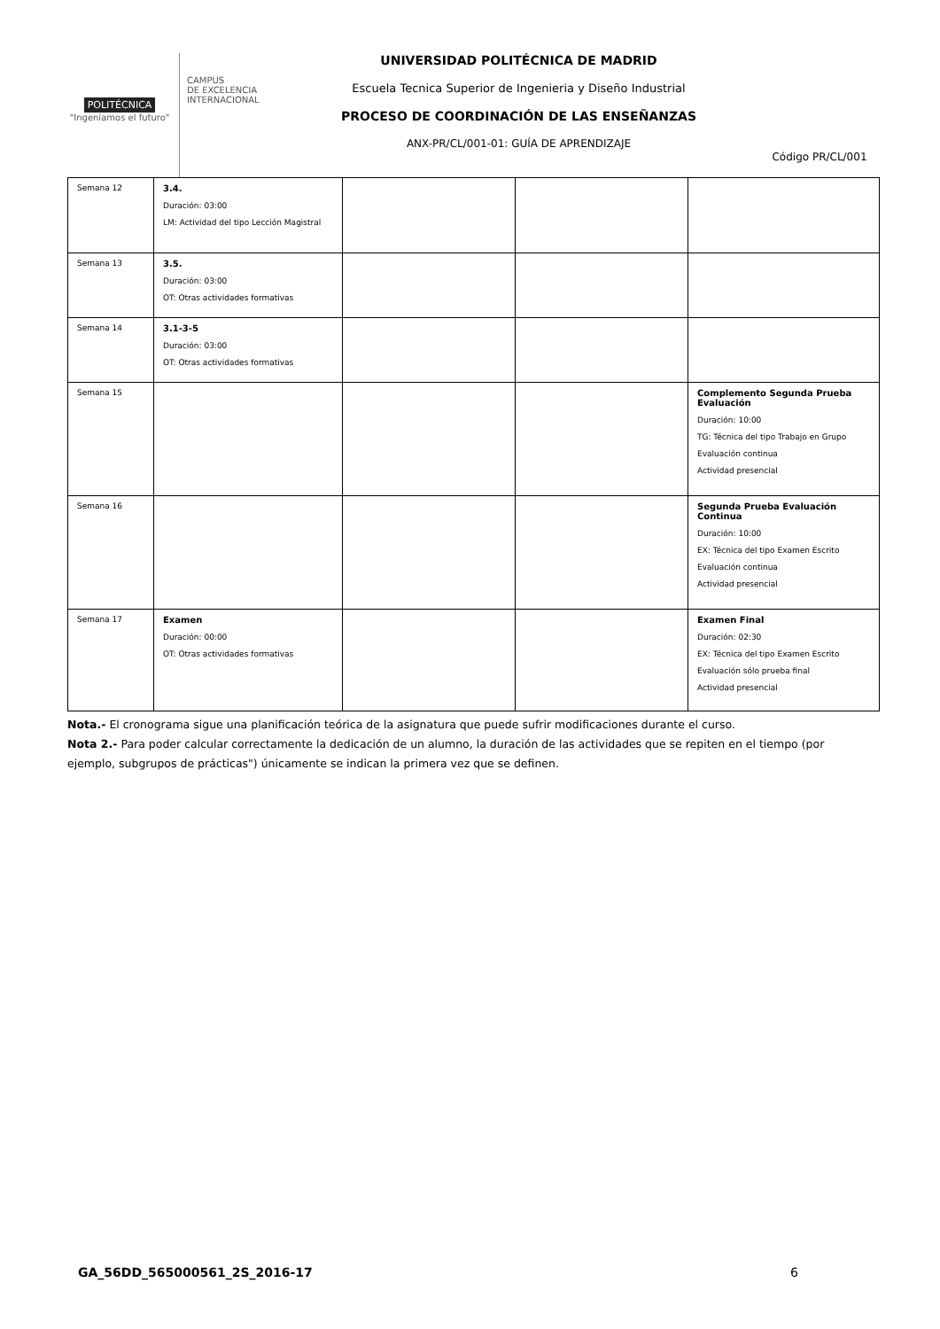POLITÉCNICA
"Ingeniamos el futuro"
CAMPUS
DE EXCELENCIA
INTERNACIONAL
UNIVERSIDAD POLITÉCNICA DE MADRID
Escuela Tecnica Superior de Ingenieria y Diseño Industrial
PROCESO DE COORDINACIÓN DE LAS ENSEÑANZAS
ANX-PR/CL/001-01: GUÍA DE APRENDIZAJE
Código PR/CL/001
| Semana 12 | 3.4. Duración: 03:00 LM: Actividad del tipo Lección Magistral | | | |
| Semana 13 | 3.5. Duración: 03:00 OT: Otras actividades formativas | | | |
| Semana 14 | 3.1-3-5 Duración: 03:00 OT: Otras actividades formativas | | | |
| Semana 15 | | | | Complemento Segunda Prueba Evaluación Duración: 10:00 TG: Técnica del tipo Trabajo en Grupo Evaluación continua Actividad presencial |
| Semana 16 | | | | Segunda Prueba Evaluación Continua Duración: 10:00 EX: Técnica del tipo Examen Escrito Evaluación continua Actividad presencial |
| Semana 17 | Examen Duración: 00:00 OT: Otras actividades formativas | | | Examen Final Duración: 02:30 EX: Técnica del tipo Examen Escrito Evaluación sólo prueba final Actividad presencial |
Nota.- El cronograma sigue una planificación teórica de la asignatura que puede sufrir modificaciones durante el curso.
Nota 2.- Para poder calcular correctamente la dedicación de un alumno, la duración de las actividades que se repiten en el tiempo (por ejemplo, subgrupos de prácticas") únicamente se indican la primera vez que se definen.
GA_56DD_565000561_2S_2016-17 6